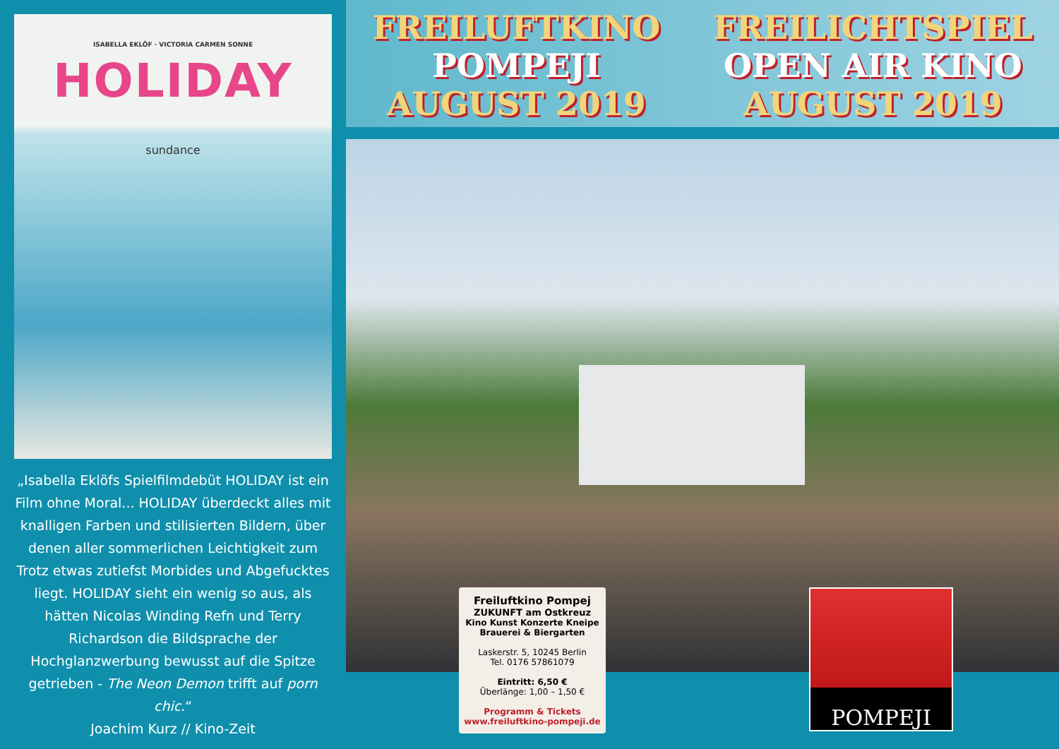ISABELLA EKLÖF · VICTORIA CARMEN SONNE
HOLIDAY
sundance
„Isabella Eklöfs Spielfilmdebüt HOLIDAY ist ein Film ohne Moral... HOLIDAY überdeckt alles mit knalligen Farben und stilisierten Bildern, über denen aller sommerlichen Leichtigkeit zum Trotz etwas zutiefst Morbides und Abgefucktes liegt. HOLIDAY sieht ein wenig so aus, als hätten Nicolas Winding Refn und Terry Richardson die Bildsprache der Hochglanzwerbung bewusst auf die Spitze getrieben - The Neon Demon trifft auf porn chic.“
Joachim Kurz // Kino-Zeit
FREILUFTKINO
POMPEJI
AUGUST 2019
FREILICHTSPIEL
OPEN AIR KINO
AUGUST 2019
Freiluftkino Pompej
ZUKUNFT am Ostkreuz
Kino Kunst Konzerte Kneipe
Brauerei & Biergarten
Laskerstr. 5, 10245 Berlin
Tel. 0176 57861079
Eintritt: 6,50 €
Überlänge: 1,00 – 1,50 €
Programm & Tickets
www.freiluftkino-pompeji.de
POMPEJI